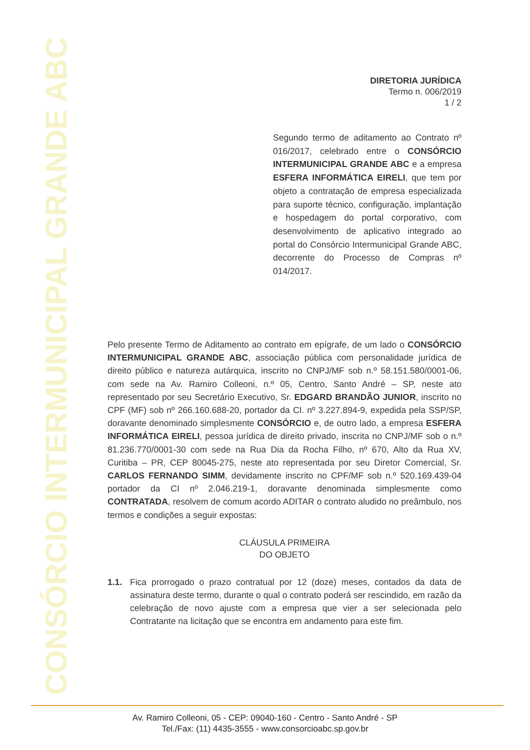CONSÓRCIO INTERMUNICIPAL GRANDE ABC
DIRETORIA JURÍDICA
Termo n. 006/2019
1 / 2
Segundo termo de aditamento ao Contrato nº 016/2017, celebrado entre o CONSÓRCIO INTERMUNICIPAL GRANDE ABC e a empresa ESFERA INFORMÁTICA EIRELI, que tem por objeto a contratação de empresa especializada para suporte técnico, configuração, implantação e hospedagem do portal corporativo, com desenvolvimento de aplicativo integrado ao portal do Consórcio Intermunicipal Grande ABC, decorrente do Processo de Compras nº 014/2017.
Pelo presente Termo de Aditamento ao contrato em epígrafe, de um lado o CONSÓRCIO INTERMUNICIPAL GRANDE ABC, associação pública com personalidade jurídica de direito público e natureza autárquica, inscrito no CNPJ/MF sob n.º 58.151.580/0001-06, com sede na Av. Ramiro Colleoni, n.º 05, Centro, Santo André – SP, neste ato representado por seu Secretário Executivo, Sr. EDGARD BRANDÃO JUNIOR, inscrito no CPF (MF) sob nº 266.160.688-20, portador da CI. nº 3.227.894-9, expedida pela SSP/SP, doravante denominado simplesmente CONSÓRCIO e, de outro lado, a empresa ESFERA INFORMÁTICA EIRELI, pessoa jurídica de direito privado, inscrita no CNPJ/MF sob o n.º 81.236.770/0001-30 com sede na Rua Dia da Rocha Filho, nº 670, Alto da Rua XV, Curitiba – PR, CEP 80045-275, neste ato representada por seu Diretor Comercial, Sr. CARLOS FERNANDO SIMM, devidamente inscrito no CPF/MF sob n.º 520.169.439-04 portador da CI nº 2.046.219-1, doravante denominada simplesmente como CONTRATADA, resolvem de comum acordo ADITAR o contrato aludido no preâmbulo, nos termos e condições a seguir expostas:
CLÁUSULA PRIMEIRA
DO OBJETO
1.1. Fica prorrogado o prazo contratual por 12 (doze) meses, contados da data de assinatura deste termo, durante o qual o contrato poderá ser rescindido, em razão da celebração de novo ajuste com a empresa que vier a ser selecionada pelo Contratante na licitação que se encontra em andamento para este fim.
Av. Ramiro Colleoni, 05 - CEP: 09040-160 - Centro - Santo André - SP
Tel./Fax: (11) 4435-3555 - www.consorcioabc.sp.gov.br